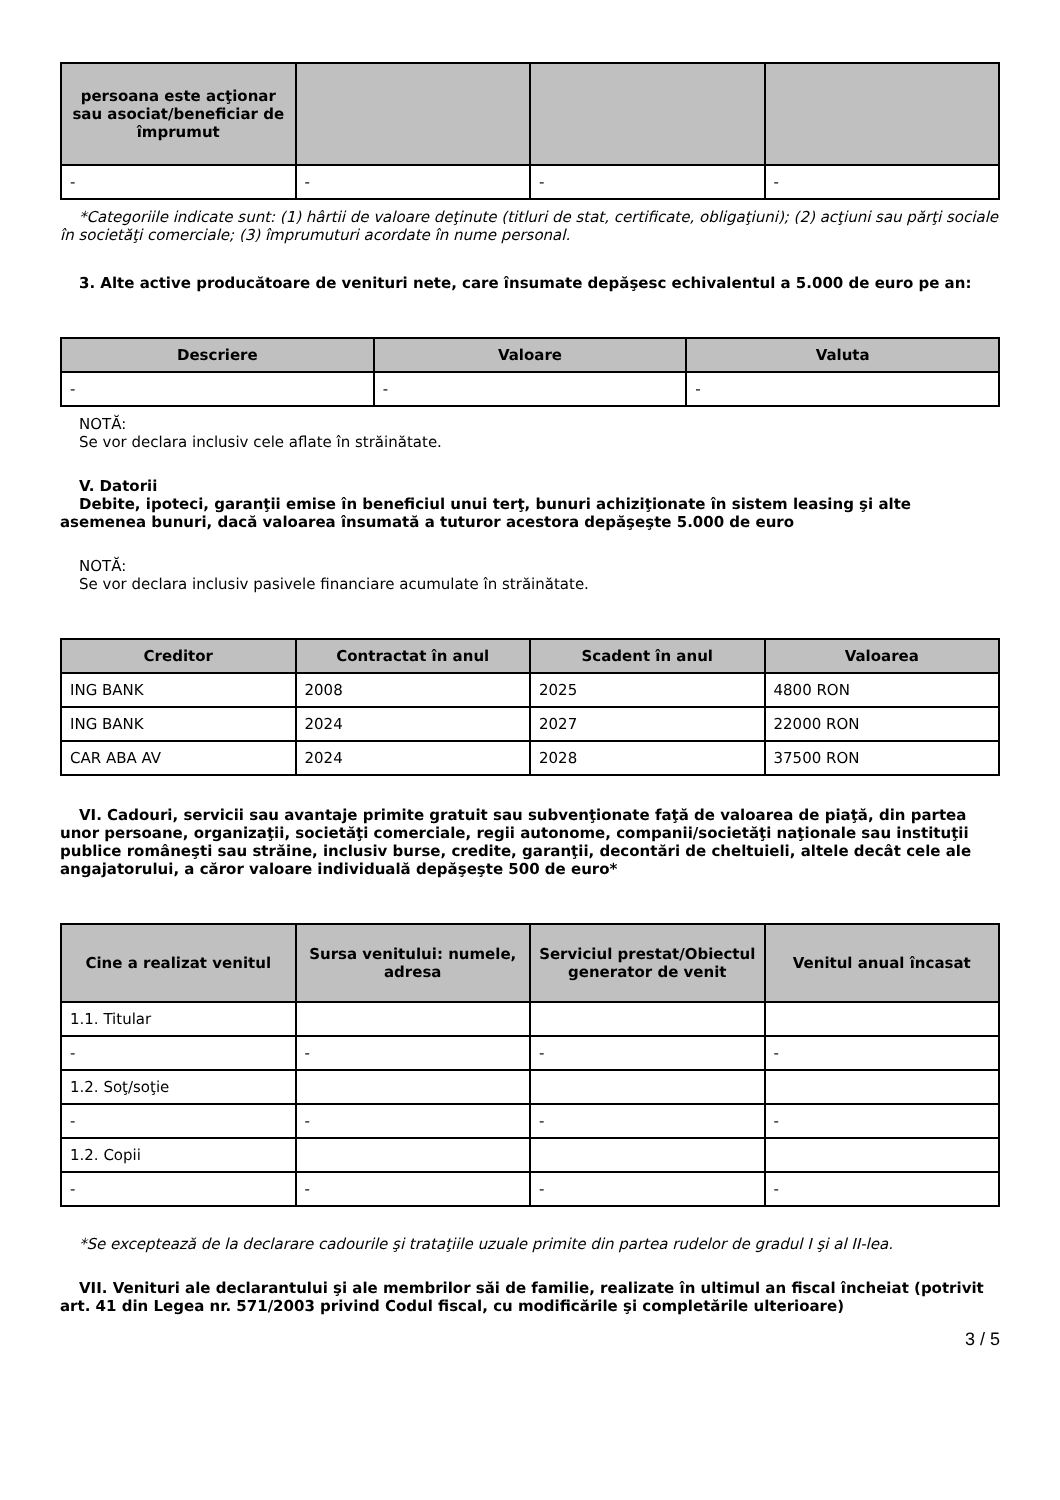| persoana este acţionar sau asociat/beneficiar de împrumut | | | |
| --- | --- | --- | --- |
| - | - | - | - |
*Categoriile indicate sunt: (1) hârtii de valoare deţinute (titluri de stat, certificate, obligaţiuni); (2) acţiuni sau părţi sociale în societăţi comerciale; (3) împrumuturi acordate în nume personal.
3. Alte active producătoare de venituri nete, care însumate depăşesc echivalentul a 5.000 de euro pe an:
| Descriere | Valoare | Valuta |
| --- | --- | --- |
| - | - | - |
NOTĂ:
Se vor declara inclusiv cele aflate în străinătate.
V. Datorii
Debite, ipoteci, garanţii emise în beneficiul unui terţ, bunuri achiziţionate în sistem leasing şi alte asemenea bunuri, dacă valoarea însumată a tuturor acestora depăşeşte 5.000 de euro
NOTĂ:
Se vor declara inclusiv pasivele financiare acumulate în străinătate.
| Creditor | Contractat în anul | Scadent în anul | Valoarea |
| --- | --- | --- | --- |
| ING BANK | 2008 | 2025 | 4800 RON |
| ING BANK | 2024 | 2027 | 22000 RON |
| CAR ABA AV | 2024 | 2028 | 37500 RON |
VI. Cadouri, servicii sau avantaje primite gratuit sau subvenţionate faţă de valoarea de piaţă, din partea unor persoane, organizaţii, societăţi comerciale, regii autonome, companii/societăţi naţionale sau instituţii publice româneşti sau străine, inclusiv burse, credite, garanţii, decontări de cheltuieli, altele decât cele ale angajatorului, a căror valoare individuală depăşeşte 500 de euro*
| Cine a realizat venitul | Sursa venitului: numele, adresa | Serviciul prestat/Obiectul generator de venit | Venitul anual încasat |
| --- | --- | --- | --- |
| 1.1. Titular | | | |
| - | - | - | - |
| 1.2. Soţ/soţie | | | |
| - | - | - | - |
| 1.2. Copii | | | |
| - | - | - | - |
*Se exceptează de la declarare cadourile şi trataţiile uzuale primite din partea rudelor de gradul I şi al II-lea.
VII. Venituri ale declarantului şi ale membrilor săi de familie, realizate în ultimul an fiscal încheiat (potrivit art. 41 din Legea nr. 571/2003 privind Codul fiscal, cu modificările şi completările ulterioare)
3 / 5